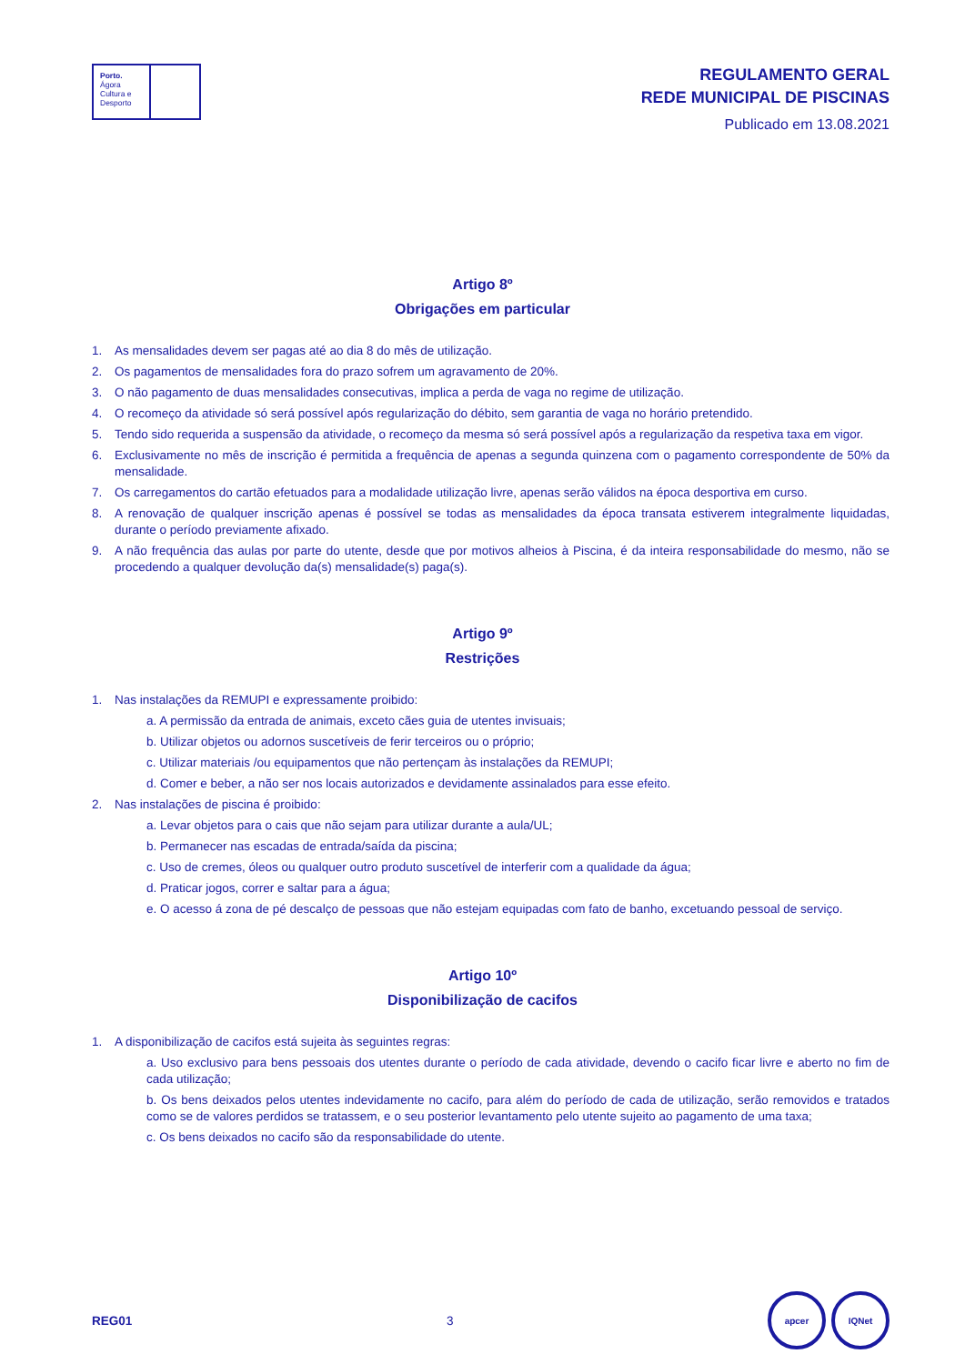Porto.
Ágora
Cultura e
Desporto
REGULAMENTO GERAL
REDE MUNICIPAL DE PISCINAS
Publicado em 13.08.2021
Artigo 8º
Obrigações em particular
1. As mensalidades devem ser pagas até ao dia 8 do mês de utilização.
2. Os pagamentos de mensalidades fora do prazo sofrem um agravamento de 20%.
3. O não pagamento de duas mensalidades consecutivas, implica a perda de vaga no regime de utilização.
4. O recomeço da atividade só será possível após regularização do débito, sem garantia de vaga no horário pretendido.
5. Tendo sido requerida a suspensão da atividade, o recomeço da mesma só será possível após a regularização da respetiva taxa em vigor.
6. Exclusivamente no mês de inscrição é permitida a frequência de apenas a segunda quinzena com o pagamento correspondente de 50% da mensalidade.
7. Os carregamentos do cartão efetuados para a modalidade utilização livre, apenas serão válidos na época desportiva em curso.
8. A renovação de qualquer inscrição apenas é possível se todas as mensalidades da época transata estiverem integralmente liquidadas, durante o período previamente afixado.
9. A não frequência das aulas por parte do utente, desde que por motivos alheios à Piscina, é da inteira responsabilidade do mesmo, não se procedendo a qualquer devolução da(s) mensalidade(s) paga(s).
Artigo 9º
Restrições
1. Nas instalações da REMUPI e expressamente proibido:
a. A permissão da entrada de animais, exceto cães guia de utentes invisuais;
b. Utilizar objetos ou adornos suscetíveis de ferir terceiros ou o próprio;
c. Utilizar materiais /ou equipamentos que não pertençam às instalações da REMUPI;
d. Comer e beber, a não ser nos locais autorizados e devidamente assinalados para esse efeito.
2. Nas instalações de piscina é proibido:
a. Levar objetos para o cais que não sejam para utilizar durante a aula/UL;
b. Permanecer nas escadas de entrada/saída da piscina;
c. Uso de cremes, óleos ou qualquer outro produto suscetível de interferir com a qualidade da água;
d. Praticar jogos, correr e saltar para a água;
e. O acesso á zona de pé descalço de pessoas que não estejam equipadas com fato de banho, excetuando pessoal de serviço.
Artigo 10º
Disponibilização de cacifos
1. A disponibilização de cacifos está sujeita às seguintes regras:
a. Uso exclusivo para bens pessoais dos utentes durante o período de cada atividade, devendo o cacifo ficar livre e aberto no fim de cada utilização;
b. Os bens deixados pelos utentes indevidamente no cacifo, para além do período de cada de utilização, serão removidos e tratados como se de valores perdidos se tratassem, e o seu posterior levantamento pelo utente sujeito ao pagamento de uma taxa;
c. Os bens deixados no cacifo são da responsabilidade do utente.
REG01 3
apcer IQNet